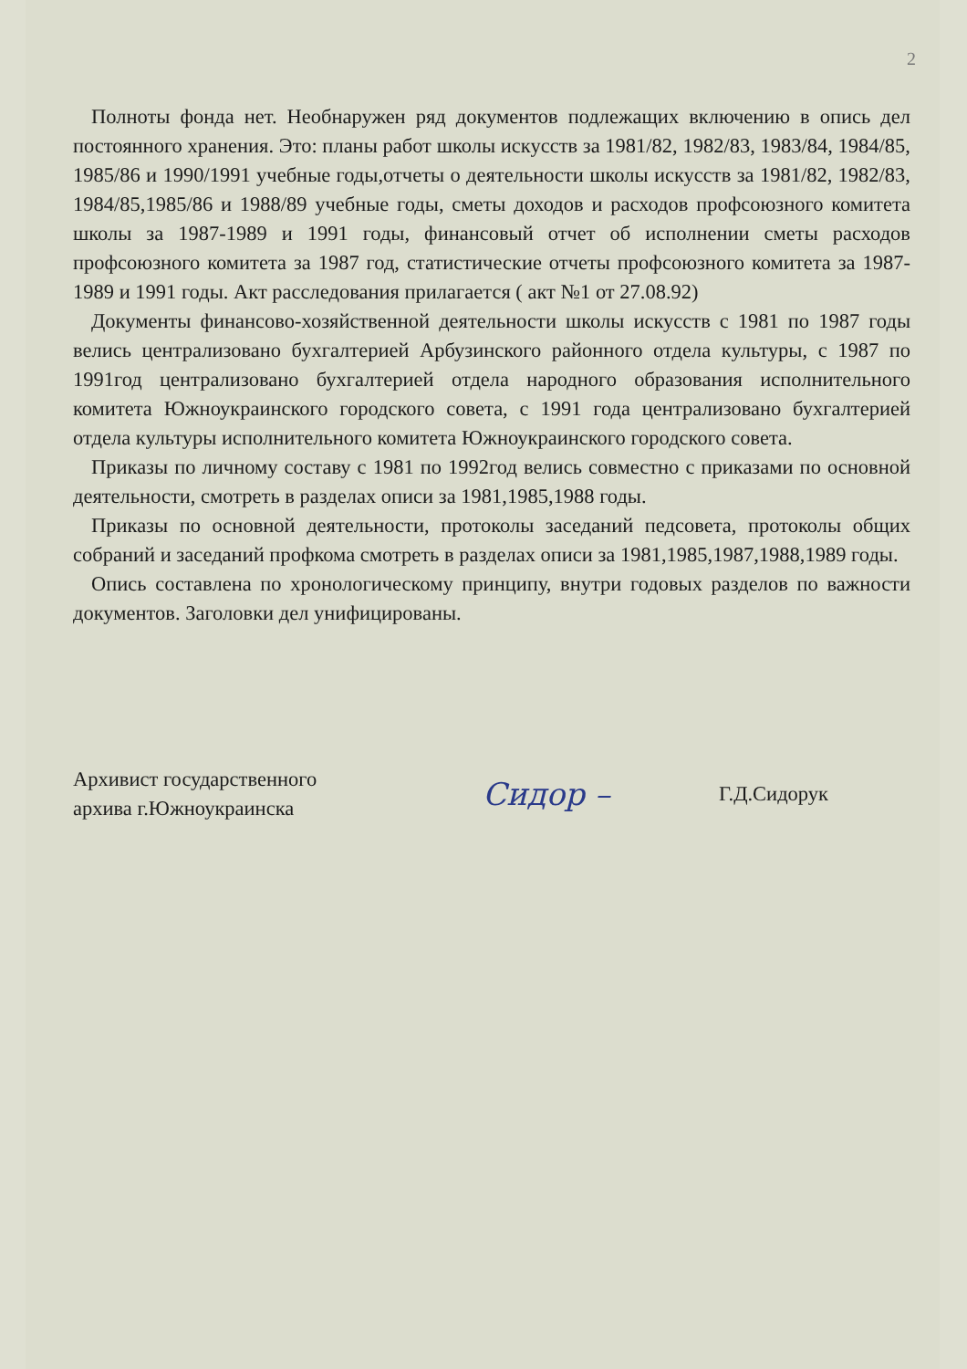2
Полноты фонда нет. Необнаружен ряд документов подлежащих включению в опись дел постоянного хранения. Это: планы работ школы искусств за 1981/82, 1982/83, 1983/84, 1984/85, 1985/86 и 1990/1991 учебные годы,отчеты о деятельности школы искусств за 1981/82, 1982/83, 1984/85,1985/86 и 1988/89 учебные годы, сметы доходов и расходов профсоюзного комитета школы за 1987-1989 и 1991 годы, финансовый отчет об исполнении сметы расходов профсоюзного комитета за 1987 год, статистические отчеты профсоюзного комитета за 1987-1989 и 1991 годы. Акт расследования прилагается ( акт №1 от 27.08.92)
Документы финансово-хозяйственной деятельности школы искусств с 1981 по 1987 годы велись централизовано бухгалтерией Арбузинского районного отдела культуры, с 1987 по 1991год централизовано бухгалтерией отдела народного образования исполнительного комитета Южноукраинского городского совета, с 1991 года централизовано бухгалтерией отдела культуры исполнительного комитета Южноукраинского городского совета.
Приказы по личному составу с 1981 по 1992год велись совместно с приказами по основной деятельности, смотреть в разделах описи за 1981,1985,1988 годы.
Приказы по основной деятельности, протоколы заседаний педсовета, протоколы общих собраний и заседаний профкома смотреть в разделах описи за 1981,1985,1987,1988,1989 годы.
Опись составлена по хронологическому принципу, внутри годовых разделов по важности документов. Заголовки дел унифицированы.
Архивист государственного
архива г.Южноукраинска
Сидор –
Г.Д.Сидорук